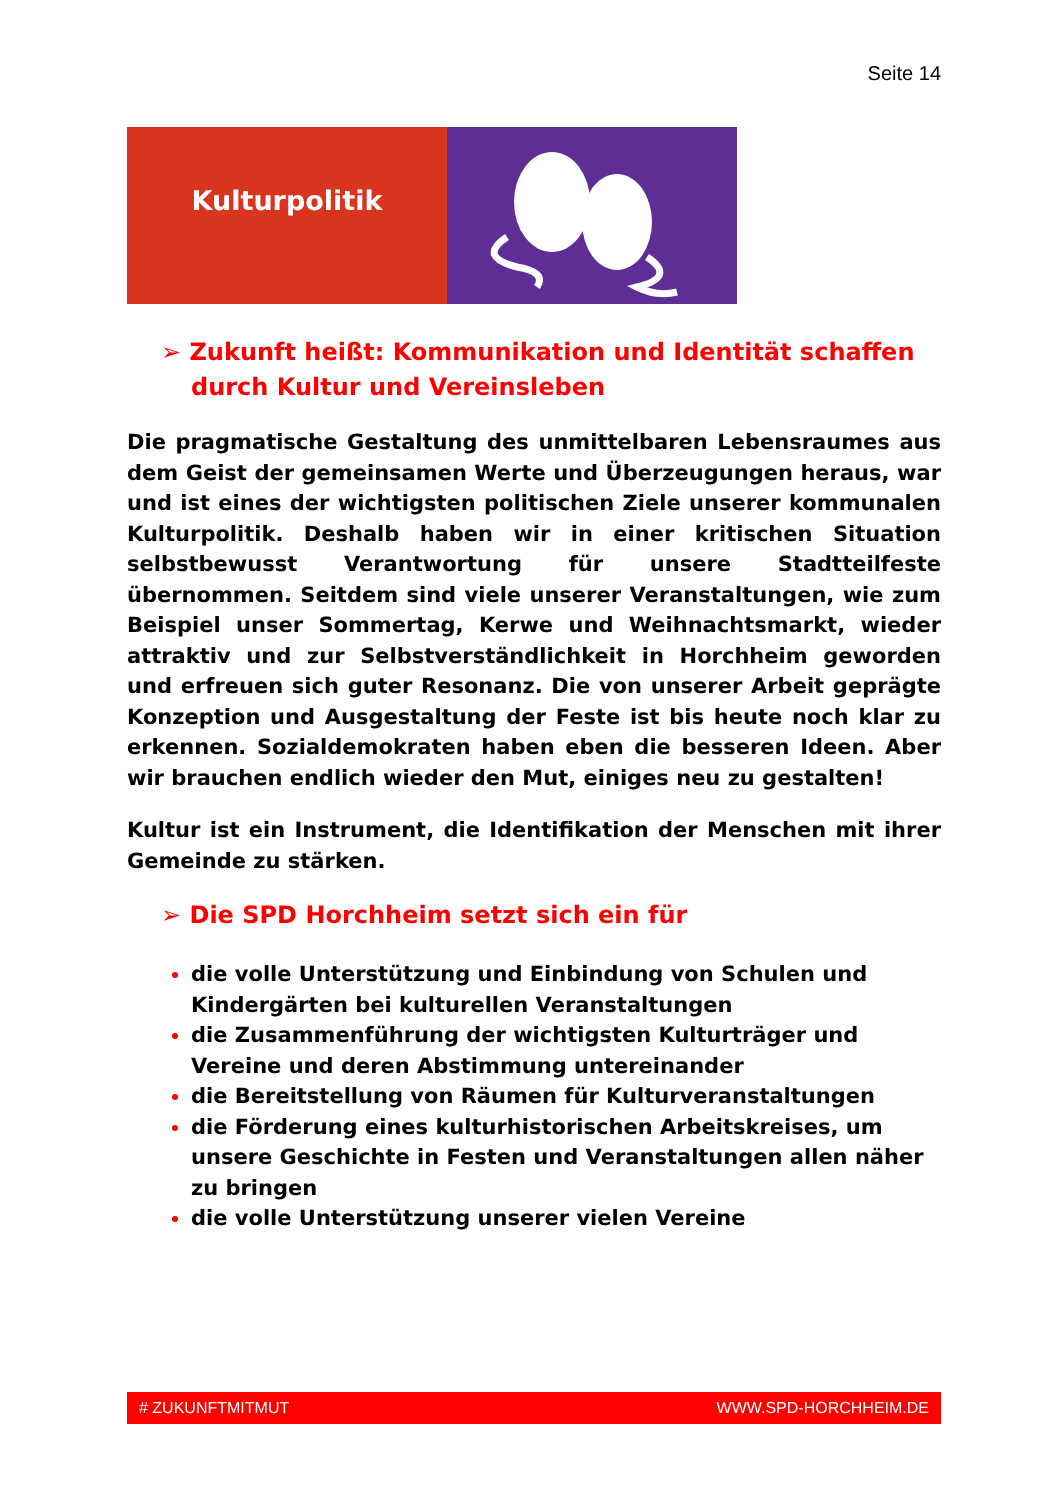Seite 14
Kulturpolitik
➢ Zukunft heißt: Kommunikation und Identität schaffen durch Kultur und Vereinsleben
Die pragmatische Gestaltung des unmittelbaren Lebensraumes aus dem Geist der gemeinsamen Werte und Überzeugungen heraus, war und ist eines der wichtigsten politischen Ziele unserer kommunalen Kulturpolitik. Deshalb haben wir in einer kritischen Situation selbstbewusst Verantwortung für unsere Stadtteilfeste übernommen. Seitdem sind viele unserer Veranstaltungen, wie zum Beispiel unser Sommertag, Kerwe und Weihnachtsmarkt, wieder attraktiv und zur Selbstverständlichkeit in Horchheim geworden und erfreuen sich guter Resonanz. Die von unserer Arbeit geprägte Konzeption und Ausgestaltung der Feste ist bis heute noch klar zu erkennen. Sozialdemokraten haben eben die besseren Ideen. Aber wir brauchen endlich wieder den Mut, einiges neu zu gestalten!
Kultur ist ein Instrument, die Identifikation der Menschen mit ihrer Gemeinde zu stärken.
➢ Die SPD Horchheim setzt sich ein für
die volle Unterstützung und Einbindung von Schulen und Kindergärten bei kulturellen Veranstaltungen
die Zusammenführung der wichtigsten Kulturträger und Vereine und deren Abstimmung untereinander
die Bereitstellung von Räumen für Kulturveranstaltungen
die Förderung eines kulturhistorischen Arbeitskreises, um unsere Geschichte in Festen und Veranstaltungen allen näher zu bringen
die volle Unterstützung unserer vielen Vereine
# ZUKUNFTMITMUT WWW.SPD-HORCHHEIM.DE